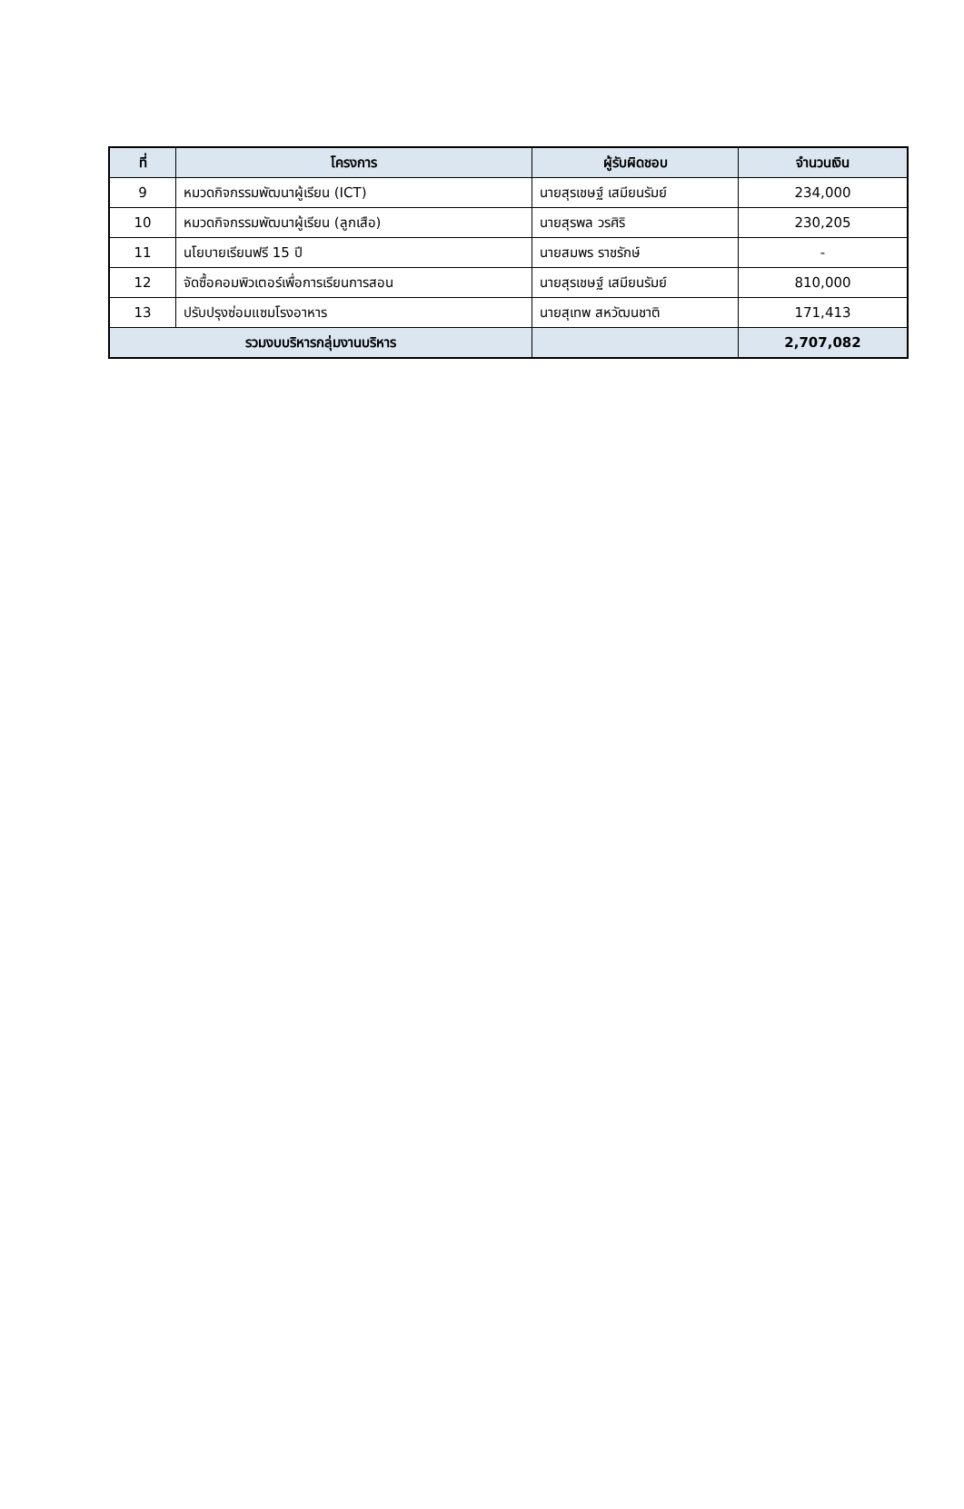| ที่ | โครงการ | ผู้รับผิดชอบ | จำนวนเงิน |
| --- | --- | --- | --- |
| 9 | หมวดกิจกรรมพัฒนาผู้เรียน (ICT) | นายสุรเชษฐ์ เสมียนรัมย์ | 234,000 |
| 10 | หมวดกิจกรรมพัฒนาผู้เรียน (ลูกเสือ) | นายสุรพล วรศิริ | 230,205 |
| 11 | นโยบายเรียนฟรี 15 ปี | นายสมพร ราชรักษ์ | - |
| 12 | จัดซื้อคอมพิวเตอร์เพื่อการเรียนการสอน | นายสุรเชษฐ์ เสมียนรัมย์ | 810,000 |
| 13 | ปรับปรุงซ่อมแซมโรงอาหาร | นายสุเทพ สหวัฒนชาติ | 171,413 |
| รวมงบบริหารกลุ่มงานบริหาร | | | 2,707,082 |